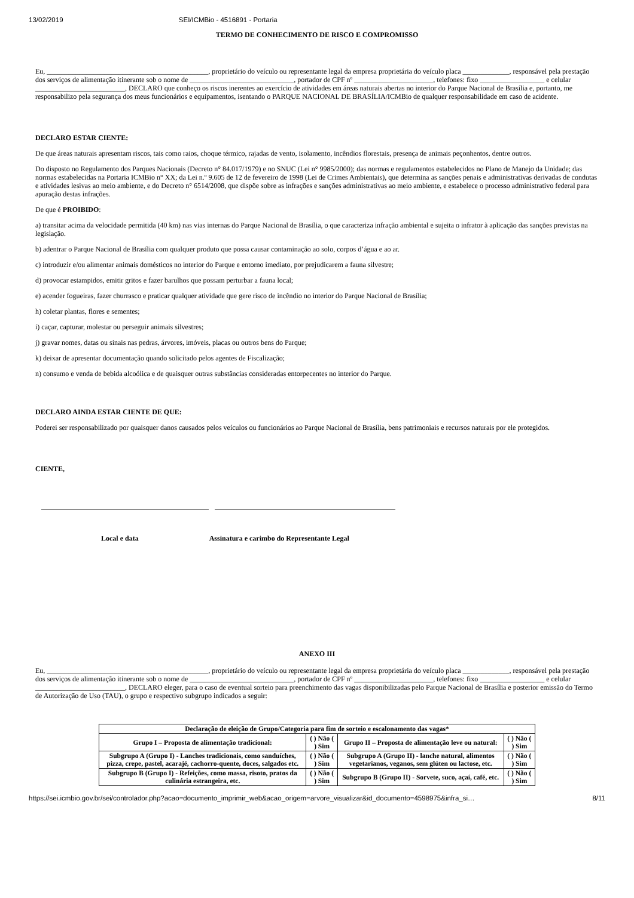13/02/2019 SEI/ICMBio - 4516891 - Portaria
TERMO DE CONHECIMENTO DE RISCO E COMPROMISSO
Eu, _____________________________________________, proprietário do veículo ou representante legal da empresa proprietária do veículo placa _____________, responsável pela prestação dos serviços de alimentação itinerante sob o nome de _____________________________, portador de CPF nº ______________________, telefones: fixo __________________ e celular _________________________, DECLARO que conheço os riscos inerentes ao exercício de atividades em áreas naturais abertas no interior do Parque Nacional de Brasília e, portanto, me responsabilizo pela segurança dos meus funcionários e equipamentos, isentando o PARQUE NACIONAL DE BRASÍLIA/ICMBio de qualquer responsabilidade em caso de acidente.
DECLARO ESTAR CIENTE:
De que áreas naturais apresentam riscos, tais como raios, choque térmico, rajadas de vento, isolamento, incêndios florestais, presença de animais peçonhentos, dentre outros.
Do disposto no Regulamento dos Parques Nacionais (Decreto n° 84.017/1979) e no SNUC (Lei n° 9985/2000); das normas e regulamentos estabelecidos no Plano de Manejo da Unidade; das normas estabelecidas na Portaria ICMBio n° XX; da Lei n.º 9.605 de 12 de fevereiro de 1998 (Lei de Crimes Ambientais), que determina as sanções penais e administrativas derivadas de condutas e atividades lesivas ao meio ambiente, e do Decreto n° 6514/2008, que dispõe sobre as infrações e sanções administrativas ao meio ambiente, e estabelece o processo administrativo federal para apuração destas infrações.
De que é PROIBIDO:
a) transitar acima da velocidade permitida (40 km) nas vias internas do Parque Nacional de Brasília, o que caracteriza infração ambiental e sujeita o infrator à aplicação das sanções previstas na legislação.
b) adentrar o Parque Nacional de Brasília com qualquer produto que possa causar contaminação ao solo, corpos d’água e ao ar.
c) introduzir e/ou alimentar animais domésticos no interior do Parque e entorno imediato, por prejudicarem a fauna silvestre;
d) provocar estampidos, emitir gritos e fazer barulhos que possam perturbar a fauna local;
e) acender fogueiras, fazer churrasco e praticar qualquer atividade que gere risco de incêndio no interior do Parque Nacional de Brasília;
h) coletar plantas, flores e sementes;
i) caçar, capturar, molestar ou perseguir animais silvestres;
j) gravar nomes, datas ou sinais nas pedras, árvores, imóveis, placas ou outros bens do Parque;
k) deixar de apresentar documentação quando solicitado pelos agentes de Fiscalização;
n) consumo e venda de bebida alcoólica e de quaisquer outras substâncias consideradas entorpecentes no interior do Parque.
DECLARO AINDA ESTAR CIENTE DE QUE:
Poderei ser responsabilizado por quaisquer danos causados pelos veículos ou funcionários ao Parque Nacional de Brasília, bens patrimoniais e recursos naturais por ele protegidos.
CIENTE,
Local e data Assinatura e carimbo do Representante Legal
ANEXO III
Eu, _____________________________________________, proprietário do veículo ou representante legal da empresa proprietária do veículo placa _____________, responsável pela prestação dos serviços de alimentação itinerante sob o nome de _____________________________, portador de CPF nº ______________________, telefones: fixo __________________ e celular _________________________, DECLARO eleger, para o caso de eventual sorteio para preenchimento das vagas disponibilizadas pelo Parque Nacional de Brasília e posterior emissão do Termo de Autorização de Uso (TAU), o grupo e respectivo subgrupo indicados a seguir:
| Declaração de eleição de Grupo/Categoria para fim de sorteio e escalonamento das vagas* | | | |
| --- | --- | --- | --- |
| Grupo I – Proposta de alimentação tradicional: | ( ) Não ( ) Sim | Grupo II – Proposta de alimentação leve ou natural: | ( ) Não ( ) Sim |
| Subgrupo A (Grupo I) - Lanches tradicionais, como sanduíches, pizza, crepe, pastel, acarajé, cachorro-quente, doces, salgados etc. | ( ) Não ( ) Sim | Subgrupo A (Grupo II) - lanche natural, alimentos vegetarianos, veganos, sem glúten ou lactose, etc. | ( ) Não ( ) Sim |
| Subgrupo B (Grupo I) - Refeições, como massa, risoto, pratos da culinária estrangeira, etc. | ( ) Não ( ) Sim | Subgrupo B (Grupo II) - Sorvete, suco, açaí, café, etc. | ( ) Não ( ) Sim |
https://sei.icmbio.gov.br/sei/controlador.php?acao=documento_imprimir_web&acao_origem=arvore_visualizar&id_documento=4598975&infra_si… 8/11